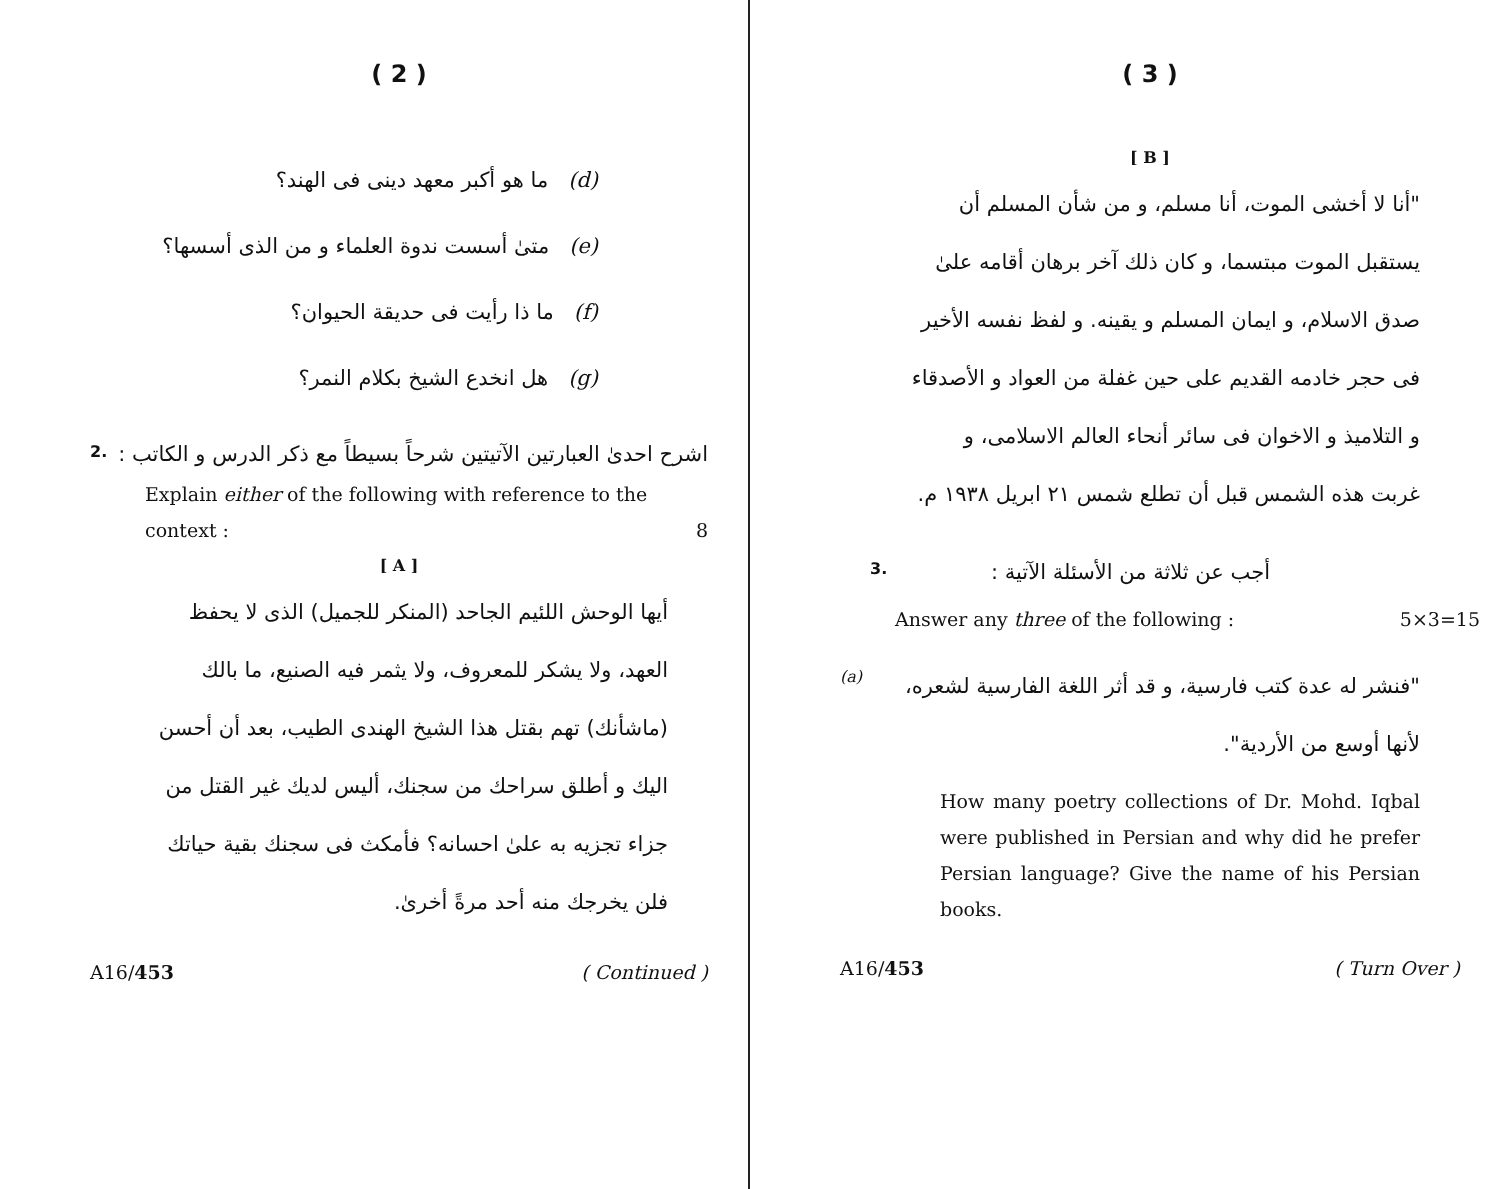( 2 )
(d) ما هو أكبر معهد دينى فى الهند؟
(e) متىٰ أسست ندوة العلماء و من الذى أسسها؟
(f) ما ذا رأيت فى حديقة الحيوان؟
(g) هل انخدع الشيخ بكلام النمر؟
اشرح احدىٰ العبارتين الآتيتين شرحاً بسيطاً مع ذكر الدرس و الكاتب :
2.
Explain either of the following with reference to the context : 8
[ A ]
أيها الوحش اللئيم الجاحد (المنكر للجميل) الذى لا يحفظ العهد، ولا يشكر للمعروف، ولا يثمر فيه الصنيع، ما بالك (ماشأنك) تهم بقتل هذا الشيخ الهندى الطيب، بعد أن أحسن اليك و أطلق سراحك من سجنك، أليس لديك غير القتل من جزاء تجزيه به علىٰ احسانه؟ فأمكث فى سجنك بقية حياتك فلن يخرجك منه أحد مرةً أخرىٰ.
A16/453 ( Continued )
( 3 )
[ B ]
"أنا لا أخشى الموت، أنا مسلم، و من شأن المسلم أن يستقبل الموت مبتسما، و كان ذلك آخر برهان أقامه علىٰ صدق الاسلام، و ايمان المسلم و يقينه. و لفظ نفسه الأخير فى حجر خادمه القديم على حين غفلة من العواد و الأصدقاء و التلاميذ و الاخوان فى سائر أنحاء العالم الاسلامى، و غربت هذه الشمس قبل أن تطلع شمس ٢١ ابريل ١٩٣٨ م.
أجب عن ثلاثة من الأسئلة الآتية : 3.
Answer any three of the following : 5×3=15
"فنشر له عدة كتب فارسية، و قد أثر اللغة الفارسية لشعره، لأنها أوسع من الأردية".
(a)
How many poetry collections of Dr. Mohd. Iqbal were published in Persian and why did he prefer Persian language? Give the name of his Persian books.
A16/453 ( Turn Over )